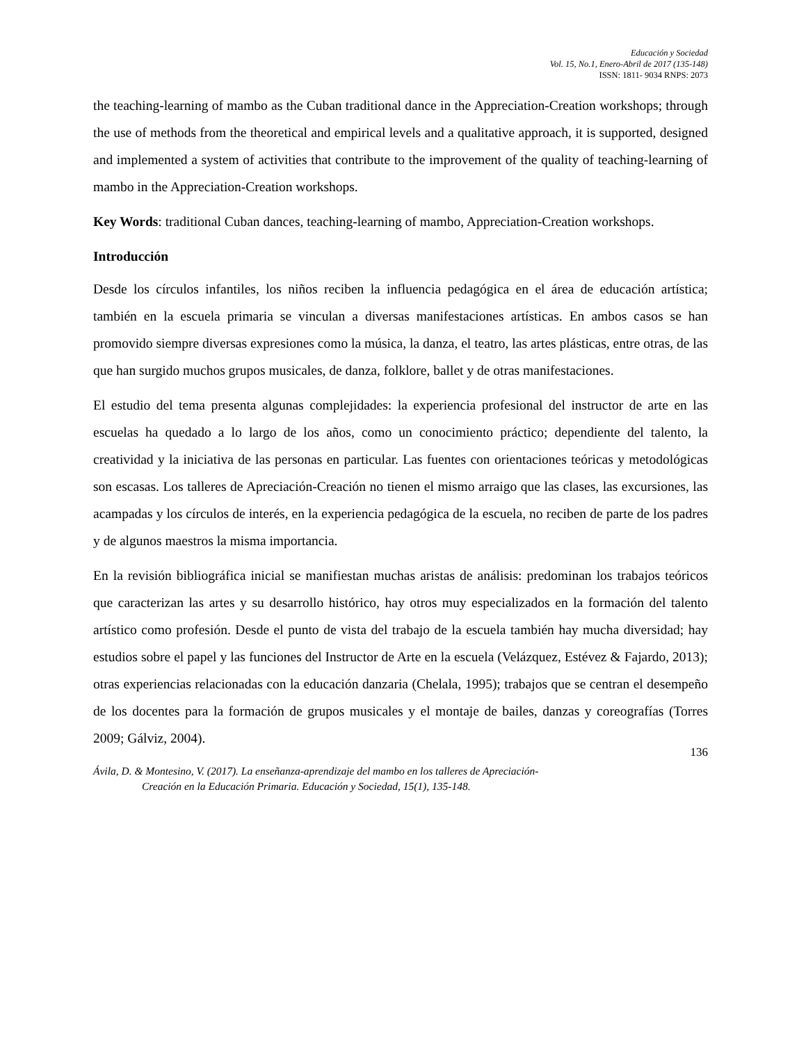Educación y Sociedad
Vol. 15, No.1, Enero-Abril de 2017 (135-148)
ISSN: 1811- 9034 RNPS: 2073
the teaching-learning of mambo as the Cuban traditional dance in the Appreciation-Creation workshops; through the use of methods from the theoretical and empirical levels and a qualitative approach, it is supported, designed and implemented a system of activities that contribute to the improvement of the quality of teaching-learning of mambo in the Appreciation-Creation workshops.
Key Words: traditional Cuban dances, teaching-learning of mambo, Appreciation-Creation workshops.
Introducción
Desde los círculos infantiles, los niños reciben la influencia pedagógica en el área de educación artística; también en la escuela primaria se vinculan a diversas manifestaciones artísticas. En ambos casos se han promovido siempre diversas expresiones como la música, la danza, el teatro, las artes plásticas, entre otras, de las que han surgido muchos grupos musicales, de danza, folklore, ballet y de otras manifestaciones.
El estudio del tema presenta algunas complejidades: la experiencia profesional del instructor de arte en las escuelas ha quedado a lo largo de los años, como un conocimiento práctico; dependiente del talento, la creatividad y la iniciativa de las personas en particular. Las fuentes con orientaciones teóricas y metodológicas son escasas. Los talleres de Apreciación-Creación no tienen el mismo arraigo que las clases, las excursiones, las acampadas y los círculos de interés, en la experiencia pedagógica de la escuela, no reciben de parte de los padres y de algunos maestros la misma importancia.
En la revisión bibliográfica inicial se manifiestan muchas aristas de análisis: predominan los trabajos teóricos que caracterizan las artes y su desarrollo histórico, hay otros muy especializados en la formación del talento artístico como profesión. Desde el punto de vista del trabajo de la escuela también hay mucha diversidad; hay estudios sobre el papel y las funciones del Instructor de Arte en la escuela (Velázquez, Estévez & Fajardo, 2013); otras experiencias relacionadas con la educación danzaria (Chelala, 1995); trabajos que se centran el desempeño de los docentes para la formación de grupos musicales y el montaje de bailes, danzas y coreografías (Torres 2009; Gálviz, 2004).
136
Ávila, D. & Montesino, V. (2017). La enseñanza-aprendizaje del mambo en los talleres de Apreciación-
Creación en la Educación Primaria. Educación y Sociedad, 15(1), 135-148.